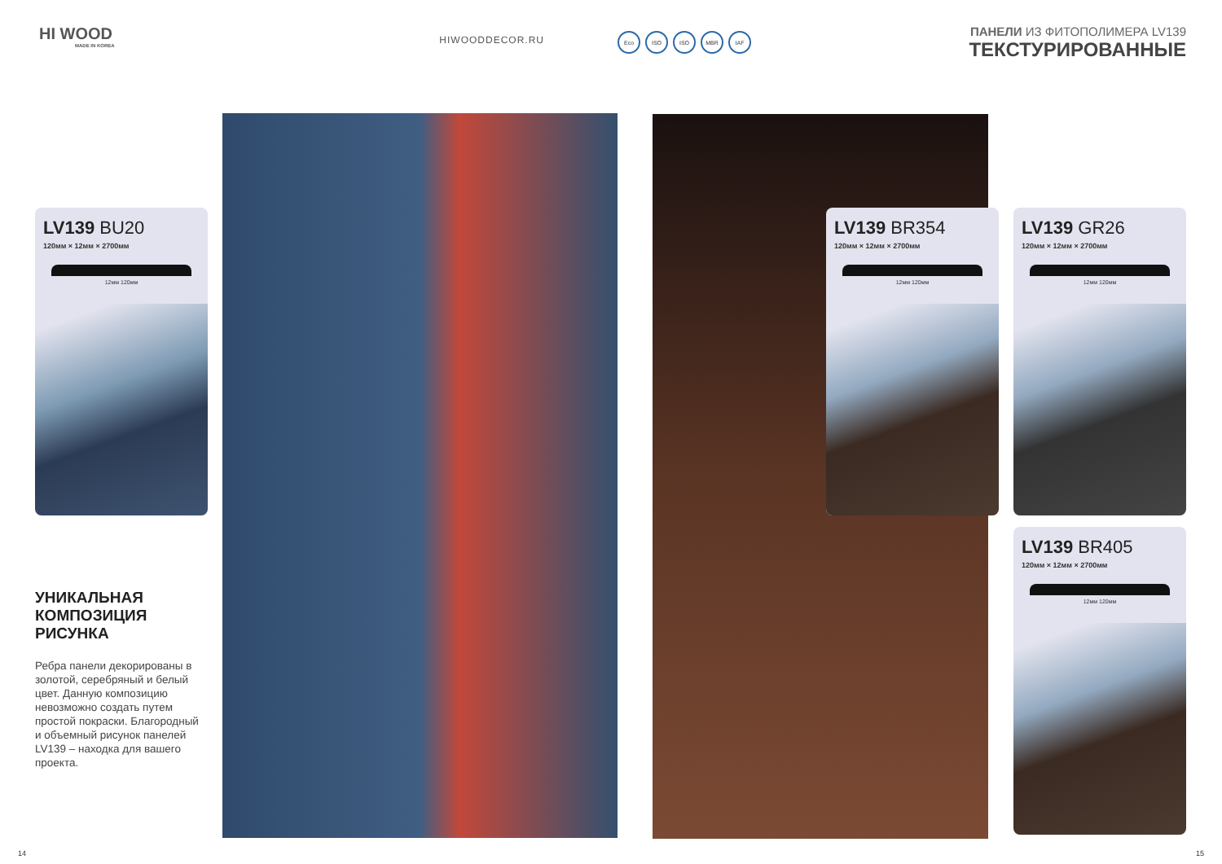HI WOOD
MADE IN KOREA
HIWOODDECOR.RU
Eco ISO ISO MBR IAF
ПАНЕЛИ ИЗ ФИТОПОЛИМЕРА LV139
ТЕКСТУРИРОВАННЫЕ
LV139 BU20
120мм × 12мм × 2700мм
12мм 120мм
УНИКАЛЬНАЯ КОМПОЗИЦИЯ РИСУНКА
Ребра панели декорированы в золотой, серебряный и белый цвет. Данную композицию невозможно создать путем простой покраски. Благородный и объемный рисунок панелей LV139 – находка для вашего проекта.
LV139 BR354
120мм × 12мм × 2700мм
12мм 120мм
LV139 GR26
120мм × 12мм × 2700мм
12мм 120мм
LV139 BR405
120мм × 12мм × 2700мм
12мм 120мм
14 15